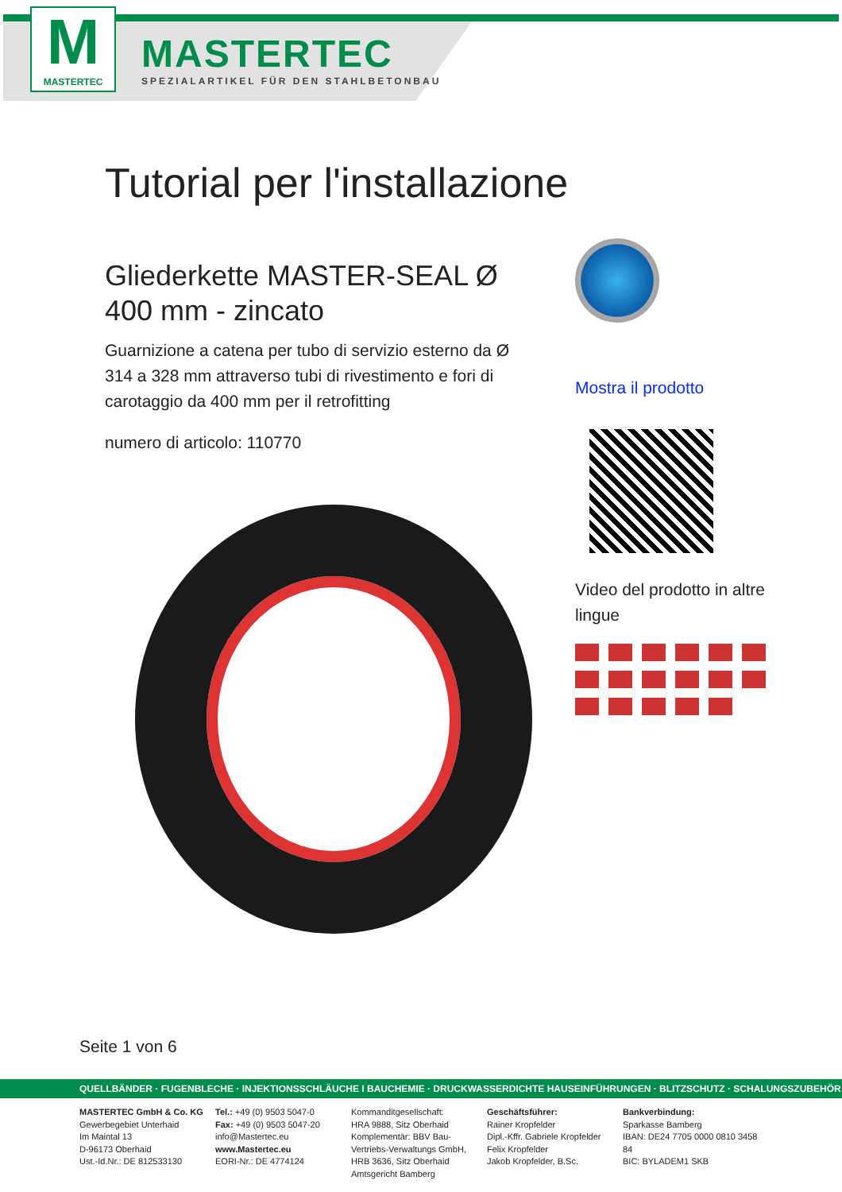M
MASTERTEC
MASTERTEC
SPEZIALARTIKEL FÜR DEN STAHLBETONBAU
Tutorial per l'installazione
Gliederkette MASTER-SEAL Ø 400 mm - zincato
Guarnizione a catena per tubo di servizio esterno da Ø 314 a 328 mm attraverso tubi di rivestimento e fori di carotaggio da 400 mm per il retrofitting
numero di articolo: 110770
Mostra il prodotto
Video del prodotto in altre lingue
Seite 1 von 6
QUELLBÄNDER · FUGENBLECHE · INJEKTIONSSCHLÄUCHE I BAUCHEMIE · DRUCKWASSERDICHTE HAUSEINFÜHRUNGEN · BLITZSCHUTZ · SCHALUNGSZUBEHÖR
MASTERTEC GmbH & Co. KG
Gewerbegebiet Unterhaid
Im Maintal 13
D-96173 Oberhaid
Ust.-Id.Nr.: DE 812533130
Tel.: +49 (0) 9503 5047-0
Fax: +49 (0) 9503 5047-20
info@Mastertec.eu
www.Mastertec.eu
EORI-Nr.: DE 4774124
Kommanditgesellschaft:
HRA 9888, Sitz Oberhaid
Komplementär: BBV Bau-Vertriebs-Verwaltungs GmbH, HRB 3636, Sitz Oberhaid
Amtsgericht Bamberg
Geschäftsführer:
Rainer Kropfelder
Dipl.-Kffr. Gabriele Kropfelder
Felix Kropfelder
Jakob Kropfelder, B.Sc.
Bankverbindung:
Sparkasse Bamberg
IBAN: DE24 7705 0000 0810 3458 84
BIC: BYLADEM1 SKB